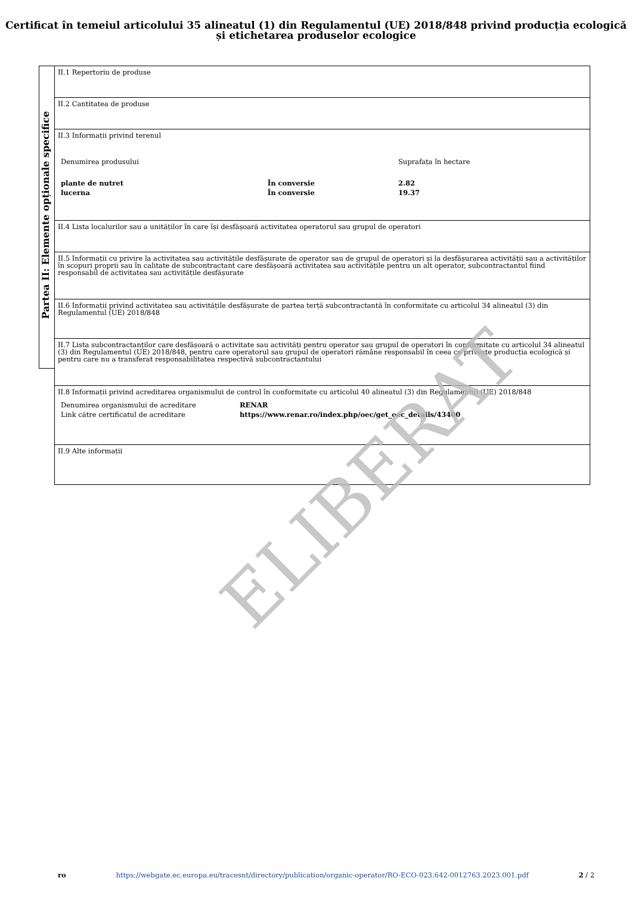Certificat în temeiul articolului 35 alineatul (1) din Regulamentul (UE) 2018/848 privind producția ecologică și etichetarea produselor ecologice
Partea II: Elemente opționale specifice
II.1 Repertoriu de produse
II.2 Cantitatea de produse
II.3 Informații privind terenul
| Denumirea produsului | | Suprafața în hectare |
| plante de nutret | În conversie | 2.82 |
| lucerna | În conversie | 19.37 |
II.4 Lista localurilor sau a unităților în care își desfășoară activitatea operatorul sau grupul de operatori
II.5 Informații cu privire la activitatea sau activitățile desfășurate de operator sau de grupul de operatori și la desfășurarea activității sau a activităților în scopuri proprii sau în calitate de subcontractant care desfășoară activitatea sau activitățile pentru un alt operator, subcontractantul fiind responsabil de activitatea sau activitățile desfășurate
II.6 Informații privind activitatea sau activitățile desfășurate de partea terță subcontractantă în conformitate cu articolul 34 alineatul (3) din Regulamentul (UE) 2018/848
II.7 Lista subcontractanților care desfășoară o activitate sau activități pentru operator sau grupul de operatori în conformitate cu articolul 34 alineatul (3) din Regulamentul (UE) 2018/848, pentru care operatorul sau grupul de operatori rămâne responsabil în ceea ce privește producția ecologică și pentru care nu a transferat responsabilitatea respectivă subcontractantului
II.8 Informații privind acreditarea organismului de control în conformitate cu articolul 40 alineatul (3) din Regulamentul (UE) 2018/848
| Denumirea organismului de acreditare | RENAR |
| Link către certificatul de acreditare | https://www.renar.ro/index.php/oec/get_oec_details/43400 |
II.9 Alte informații
ELIBERAT
ro https://webgate.ec.europa.eu/tracesnt/directory/publication/organic-operator/RO-ECO-023.642-0012763.2023.001.pdf 2 / 2